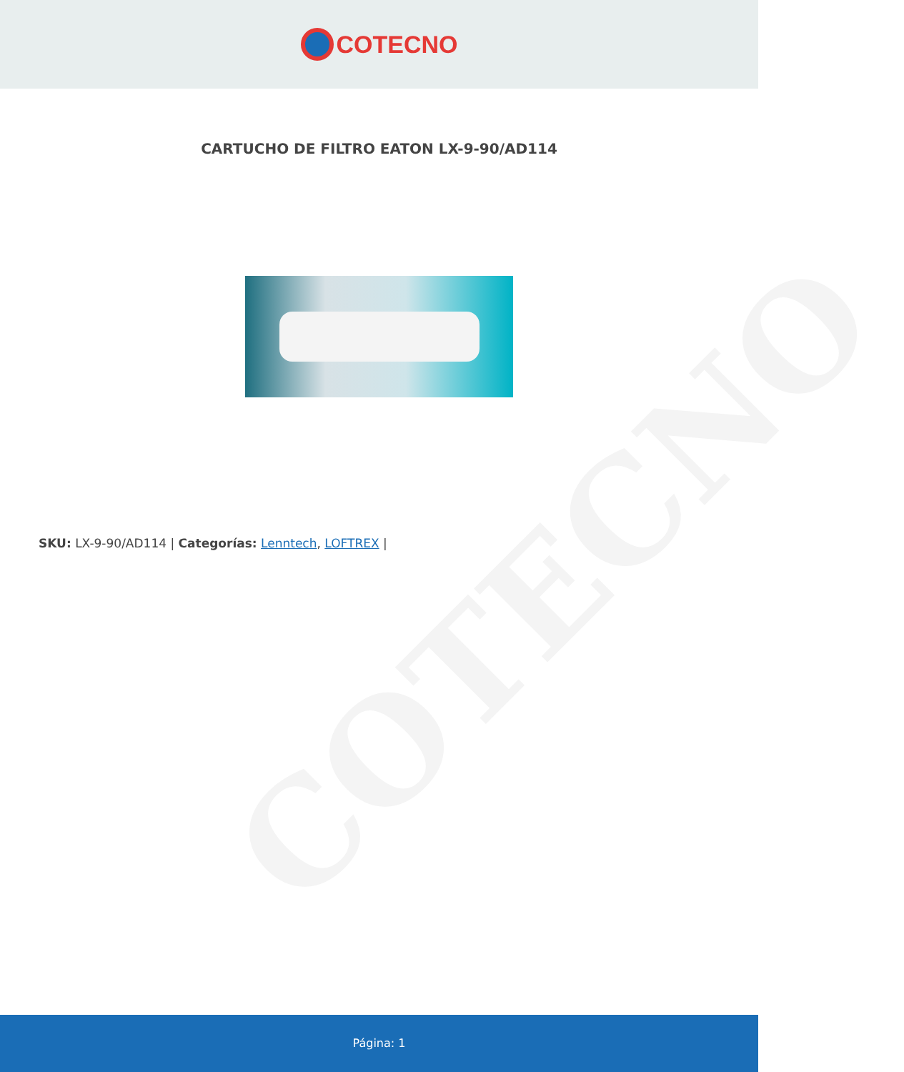COTECNO
COTECNO
CARTUCHO DE FILTRO EATON LX-9-90/AD114
SKU: LX-9-90/AD114 | Categorías: Lenntech, LOFTREX |
Página: 1